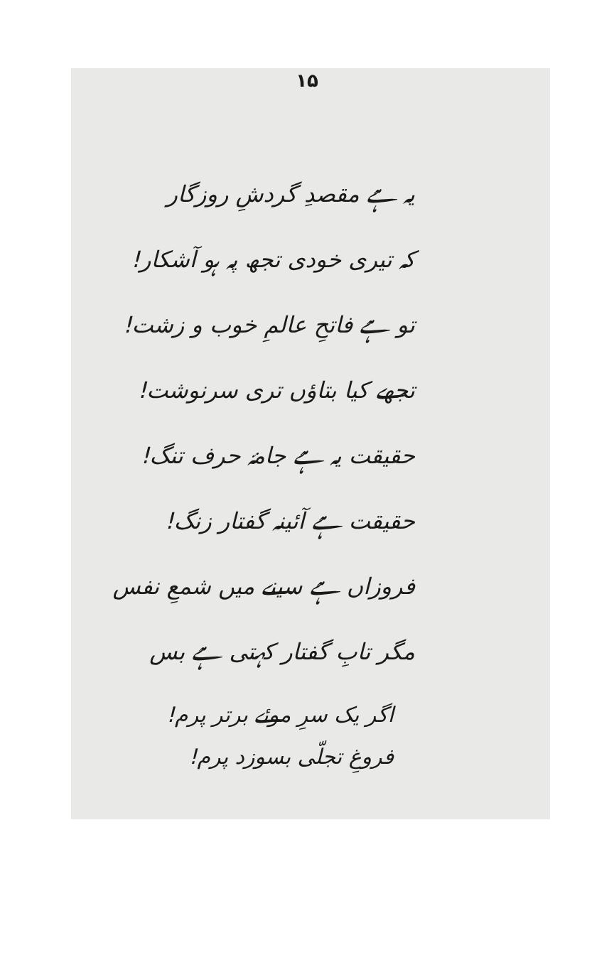۱۵
یہ ہے مقصدِ گردشِ روزگار
کہ تیری خودی تجھ پہ ہو آشکار!
تو ہے فاتحِ عالمِ خوب و زشت!
تجھے کیا بتاؤں تری سرنوشت!
حقیقت یہ ہے جامۂ حرف تنگ!
حقیقت ہے آئینہ گفتار زنگ!
فروزاں ہے سینے میں شمعِ نفس
مگر تابِ گفتار کہتی ہے بس
اگر یک سرِ موئے برتر پرم!
فروغِ تجلّی بسوزد پرم!